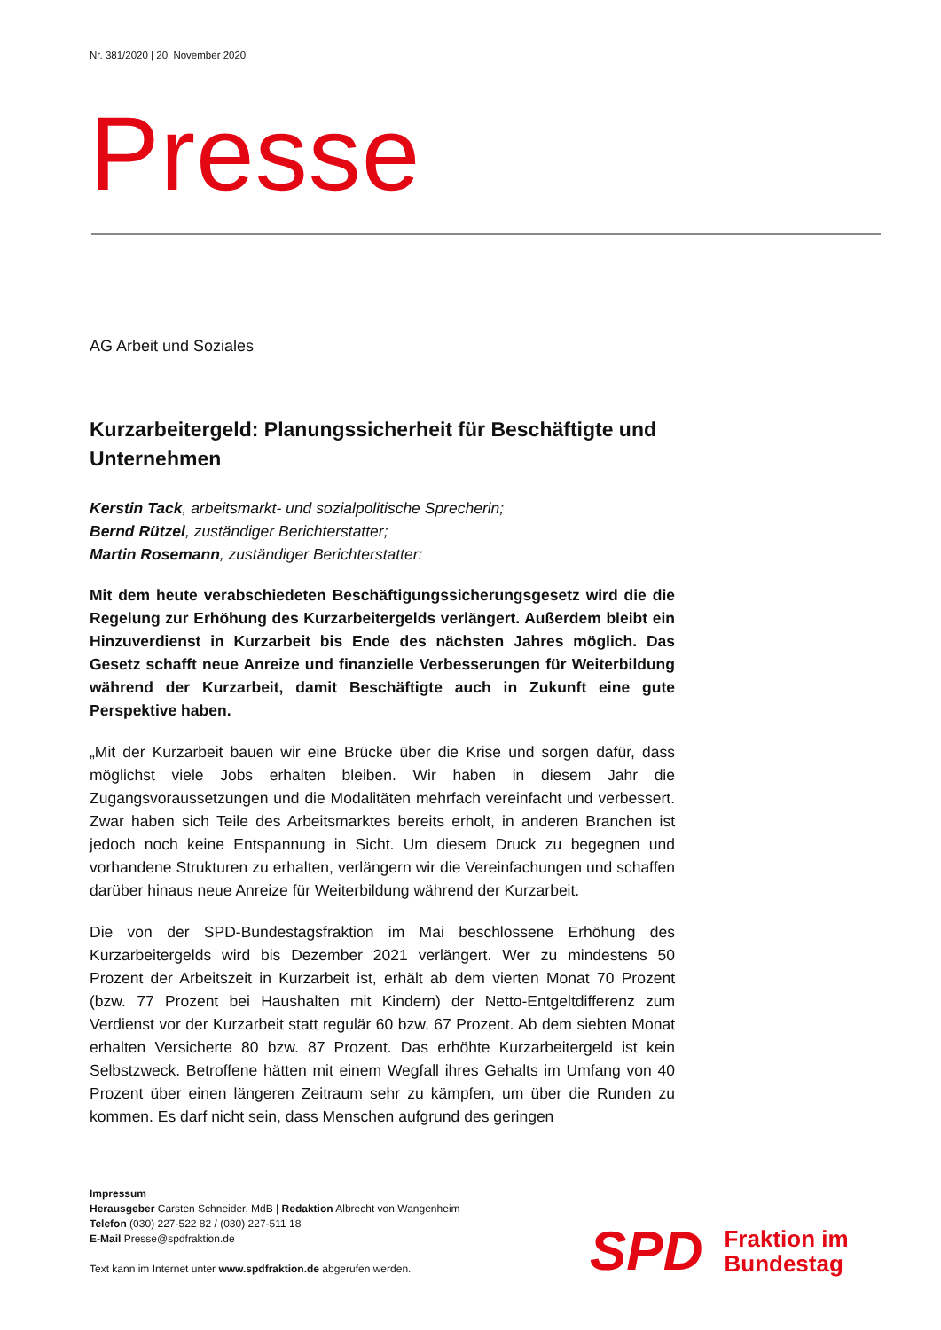Nr. 381/2020 | 20. November 2020
Presse
AG Arbeit und Soziales
Kurzarbeitergeld: Planungssicherheit für Beschäftigte und Unternehmen
Kerstin Tack, arbeitsmarkt- und sozialpolitische Sprecherin;
Bernd Rützel, zuständiger Berichterstatter;
Martin Rosemann, zuständiger Berichterstatter:
Mit dem heute verabschiedeten Beschäftigungssicherungsgesetz wird die die Regelung zur Erhöhung des Kurzarbeitergelds verlängert. Außerdem bleibt ein Hinzuverdienst in Kurzarbeit bis Ende des nächsten Jahres möglich. Das Gesetz schafft neue Anreize und finanzielle Verbesserungen für Weiterbildung während der Kurzarbeit, damit Beschäftigte auch in Zukunft eine gute Perspektive haben.
„Mit der Kurzarbeit bauen wir eine Brücke über die Krise und sorgen dafür, dass möglichst viele Jobs erhalten bleiben. Wir haben in diesem Jahr die Zugangsvoraussetzungen und die Modalitäten mehrfach vereinfacht und verbessert. Zwar haben sich Teile des Arbeitsmarktes bereits erholt, in anderen Branchen ist jedoch noch keine Entspannung in Sicht. Um diesem Druck zu begegnen und vorhandene Strukturen zu erhalten, verlängern wir die Vereinfachungen und schaffen darüber hinaus neue Anreize für Weiterbildung während der Kurzarbeit.
Die von der SPD-Bundestagsfraktion im Mai beschlossene Erhöhung des Kurzarbeitergelds wird bis Dezember 2021 verlängert. Wer zu mindestens 50 Prozent der Arbeitszeit in Kurzarbeit ist, erhält ab dem vierten Monat 70 Prozent (bzw. 77 Prozent bei Haushalten mit Kindern) der Netto-Entgeltdifferenz zum Verdienst vor der Kurzarbeit statt regulär 60 bzw. 67 Prozent. Ab dem siebten Monat erhalten Versicherte 80 bzw. 87 Prozent. Das erhöhte Kurzarbeitergeld ist kein Selbstzweck. Betroffene hätten mit einem Wegfall ihres Gehalts im Umfang von 40 Prozent über einen längeren Zeitraum sehr zu kämpfen, um über die Runden zu kommen. Es darf nicht sein, dass Menschen aufgrund des geringen
Impressum
Herausgeber Carsten Schneider, MdB | Redaktion Albrecht von Wangenheim
Telefon (030) 227-522 82 / (030) 227-511 18
E-Mail Presse@spdfraktion.de
Text kann im Internet unter www.spdfraktion.de abgerufen werden.
SPD Fraktion im
Bundestag